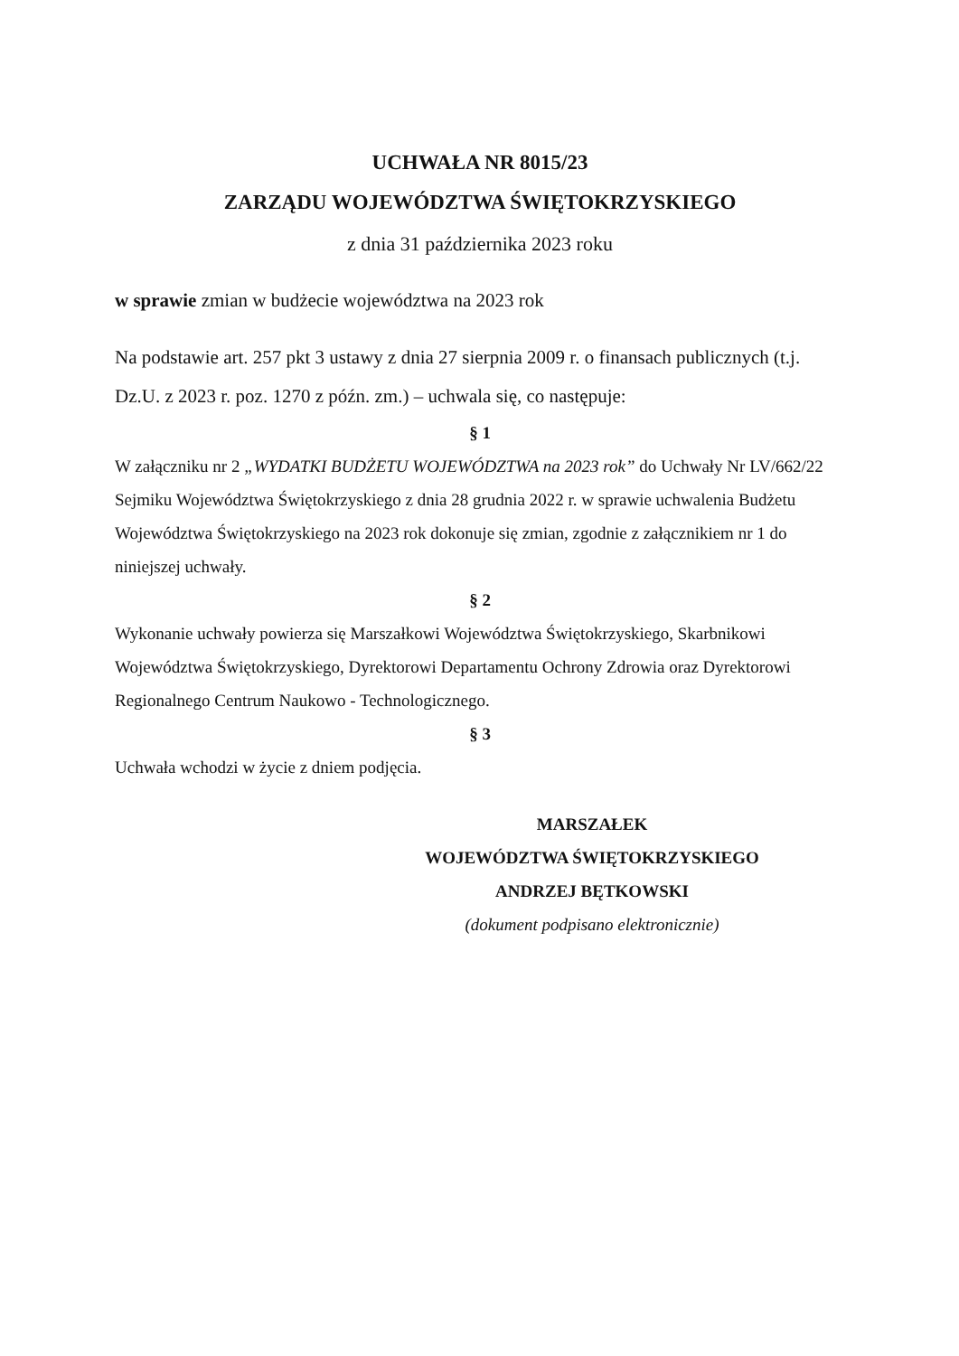UCHWAŁA NR 8015/23
ZARZĄDU WOJEWÓDZTWA ŚWIĘTOKRZYSKIEGO
z dnia 31 października 2023 roku
w sprawie zmian w budżecie województwa na 2023 rok
Na podstawie art. 257 pkt 3 ustawy z dnia 27 sierpnia 2009 r. o finansach publicznych (t.j. Dz.U. z 2023 r. poz. 1270 z późn. zm.) – uchwala się, co następuje:
§ 1
W załączniku nr 2 „WYDATKI BUDŻETU WOJEWÓDZTWA na 2023 rok” do Uchwały Nr LV/662/22 Sejmiku Województwa Świętokrzyskiego z dnia 28 grudnia 2022 r. w sprawie uchwalenia Budżetu Województwa Świętokrzyskiego na 2023 rok dokonuje się zmian, zgodnie z załącznikiem nr 1 do niniejszej uchwały.
§ 2
Wykonanie uchwały powierza się Marszałkowi Województwa Świętokrzyskiego, Skarbnikowi Województwa Świętokrzyskiego, Dyrektorowi Departamentu Ochrony Zdrowia oraz Dyrektorowi Regionalnego Centrum Naukowo - Technologicznego.
§ 3
Uchwała wchodzi w życie z dniem podjęcia.
MARSZAŁEK
WOJEWÓDZTWA ŚWIĘTOKRZYSKIEGO
ANDRZEJ BĘTKOWSKI
(dokument podpisano elektronicznie)